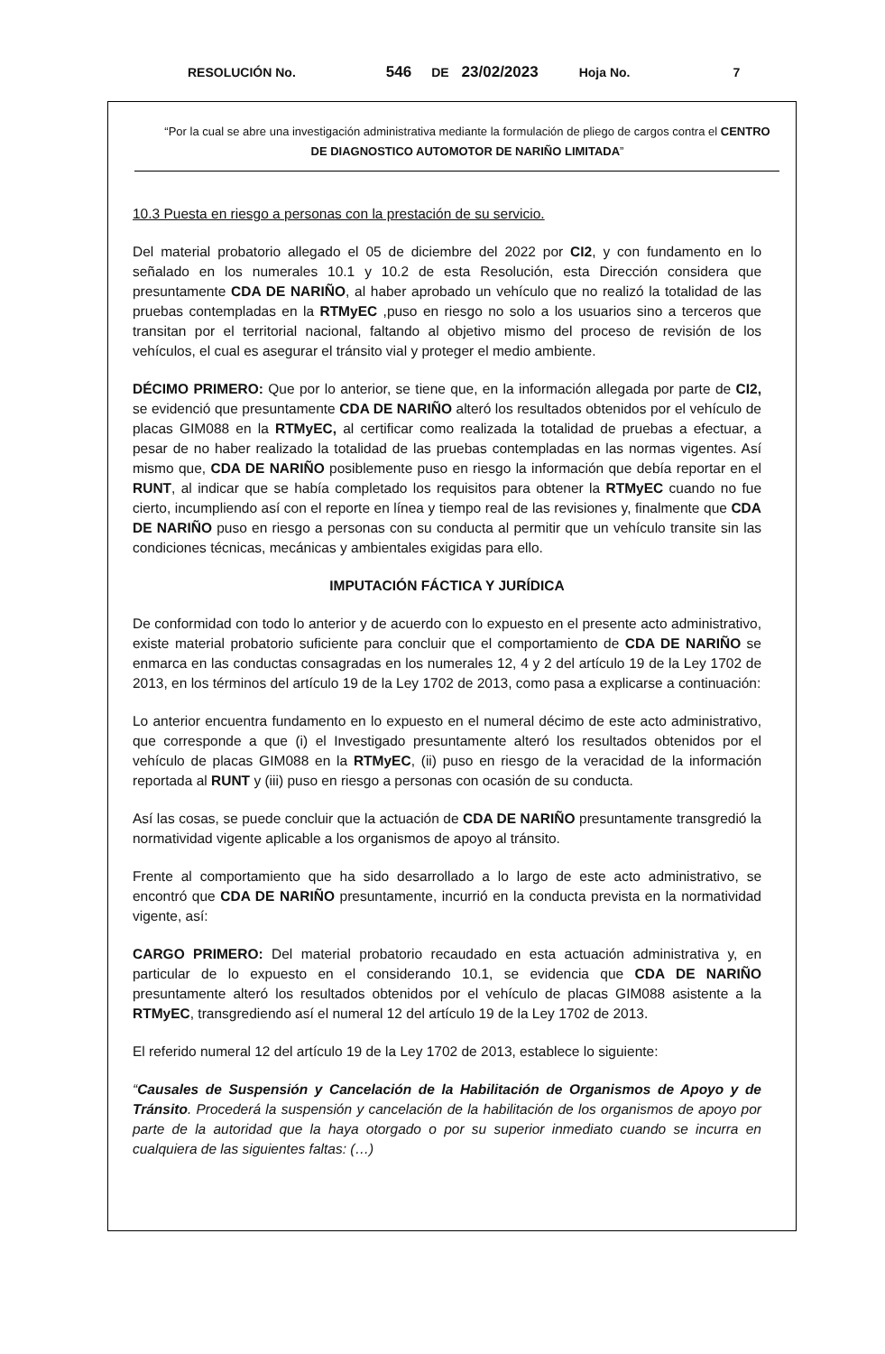RESOLUCIÓN No. 546 DE 23/02/2023 Hoja No. 7
“Por la cual se abre una investigación administrativa mediante la formulación de pliego de cargos contra el CENTRO DE DIAGNOSTICO AUTOMOTOR DE NARIÑO LIMITADA”
10.3 Puesta en riesgo a personas con la prestación de su servicio.
Del material probatorio allegado el 05 de diciembre del 2022 por CI2, y con fundamento en lo señalado en los numerales 10.1 y 10.2 de esta Resolución, esta Dirección considera que presuntamente CDA DE NARIÑO, al haber aprobado un vehículo que no realizó la totalidad de las pruebas contempladas en la RTMyEC ,puso en riesgo no solo a los usuarios sino a terceros que transitan por el territorial nacional, faltando al objetivo mismo del proceso de revisión de los vehículos, el cual es asegurar el tránsito vial y proteger el medio ambiente.
DÉCIMO PRIMERO: Que por lo anterior, se tiene que, en la información allegada por parte de CI2, se evidenció que presuntamente CDA DE NARIÑO alteró los resultados obtenidos por el vehículo de placas GIM088 en la RTMyEC, al certificar como realizada la totalidad de pruebas a efectuar, a pesar de no haber realizado la totalidad de las pruebas contempladas en las normas vigentes. Así mismo que, CDA DE NARIÑO posiblemente puso en riesgo la información que debía reportar en el RUNT, al indicar que se había completado los requisitos para obtener la RTMyEC cuando no fue cierto, incumpliendo así con el reporte en línea y tiempo real de las revisiones y, finalmente que CDA DE NARIÑO puso en riesgo a personas con su conducta al permitir que un vehículo transite sin las condiciones técnicas, mecánicas y ambientales exigidas para ello.
IMPUTACIÓN FÁCTICA Y JURÍDICA
De conformidad con todo lo anterior y de acuerdo con lo expuesto en el presente acto administrativo, existe material probatorio suficiente para concluir que el comportamiento de CDA DE NARIÑO se enmarca en las conductas consagradas en los numerales 12, 4 y 2 del artículo 19 de la Ley 1702 de 2013, en los términos del artículo 19 de la Ley 1702 de 2013, como pasa a explicarse a continuación:
Lo anterior encuentra fundamento en lo expuesto en el numeral décimo de este acto administrativo, que corresponde a que (i) el Investigado presuntamente alteró los resultados obtenidos por el vehículo de placas GIM088 en la RTMyEC, (ii) puso en riesgo de la veracidad de la información reportada al RUNT y (iii) puso en riesgo a personas con ocasión de su conducta.
Así las cosas, se puede concluir que la actuación de CDA DE NARIÑO presuntamente transgredió la normatividad vigente aplicable a los organismos de apoyo al tránsito.
Frente al comportamiento que ha sido desarrollado a lo largo de este acto administrativo, se encontró que CDA DE NARIÑO presuntamente, incurrió en la conducta prevista en la normatividad vigente, así:
CARGO PRIMERO: Del material probatorio recaudado en esta actuación administrativa y, en particular de lo expuesto en el considerando 10.1, se evidencia que CDA DE NARIÑO presuntamente alteró los resultados obtenidos por el vehículo de placas GIM088 asistente a la RTMyEC, transgrediendo así el numeral 12 del artículo 19 de la Ley 1702 de 2013.
El referido numeral 12 del artículo 19 de la Ley 1702 de 2013, establece lo siguiente:
“Causales de Suspensión y Cancelación de la Habilitación de Organismos de Apoyo y de Tránsito. Procederá la suspensión y cancelación de la habilitación de los organismos de apoyo por parte de la autoridad que la haya otorgado o por su superior inmediato cuando se incurra en cualquiera de las siguientes faltas: (…)